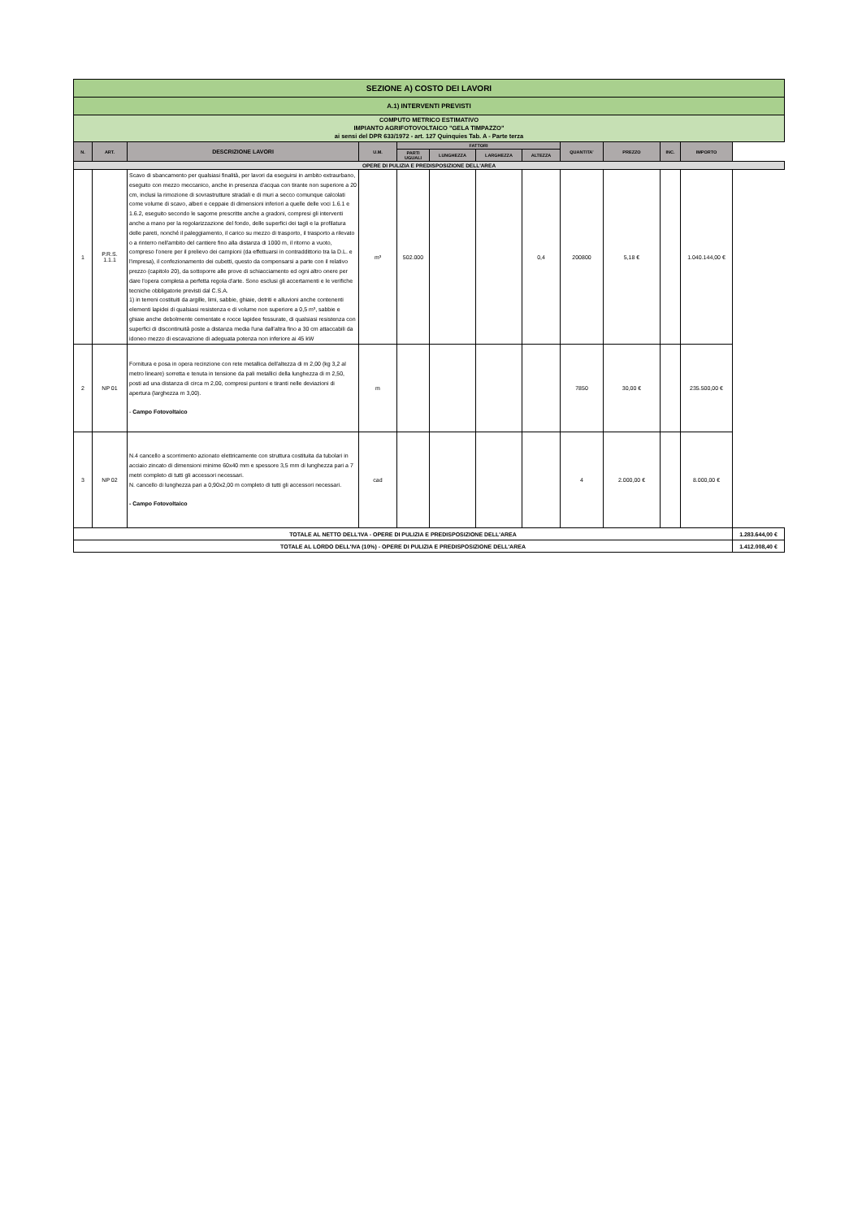| SEZIONE A) COSTO DEI LAVORI | | | | | | | | | | | | |
| A.1) INTERVENTI PREVISTI | | | | | | | | | | | | |
| COMPUTO METRICO ESTIMATIVO IMPIANTO AGRIFOTOVOLTAICO "GELA TIMPAZZO" ai sensi del DPR 633/1972 - art. 127 Quinquies Tab. A - Parte terza | | | | | | | | | | | | |
| N. | ART. | DESCRIZIONE LAVORI | U.M. | FATTORI | | | | QUANTITA' | PREZZO | INC. | IMPORTO | |
| | | | | PARTI UGUALI | LUNGHEZZA | LARGHEZZA | ALTEZZA | | | | | |
| OPERE DI PULIZIA E PREDISPOSIZIONE DELL'AREA | | | | | | | | | | | | |
| 1 | P.R.S. 1.1.1 | Scavo di sbancamento per qualsiasi finalità, per lavori da eseguirsi in ambito extraurbano, eseguito con mezzo meccanico, anche in presenza d'acqua con tirante non superiore a 20 cm, inclusi la rimozione di sovrastrutture stradali e di muri a secco comunque calcolati come volume di scavo, alberi e ceppaie di dimensioni inferiori a quelle delle voci 1.6.1 e 1.6.2, eseguito secondo le sagome prescritte anche a gradoni, compresi gli interventi anche a mano per la regolarizzazione del fondo, delle superfici dei tagli e la profilatura delle pareti, nonché il paleggiamento, il carico su mezzo di trasporto, il trasporto a rilevato o a rinterro nell'ambito del cantiere fino alla distanza di 1000 m, il ritorno a vuoto, compreso l'onere per il prelievo dei campioni (da effettuarsi in contraddittorio tra la D.L. e l'impresa), il confezionamento dei cubetti, questo da compensarsi a parte con il relativo prezzo (capitolo 20), da sottoporre alle prove di schiacciamento ed ogni altro onere per dare l'opera completa a perfetta regola d'arte. Sono esclusi gli accertamenti e le verifiche tecniche obbligatorie previsti dal C.S.A. 1) in terreni costituiti da argille, limi, sabbie, ghiaie, detriti e alluvioni anche contenenti elementi lapidei di qualsiasi resistenza e di volume non superiore a 0,5 m³, sabbie e ghiaie anche debolmente cementate e rocce lapidee fessurate, di qualsiasi resistenza con superfici di discontinuità poste a distanza media l'una dall'altra fino a 30 cm attaccabili da idoneo mezzo di escavazione di adeguata potenza non inferiore ai 45 kW | m³ | 502.000 | | | 0,4 | 200800 | 5,18 € | | 1.040.144,00 € | |
| 2 | NP 01 | Fornitura e posa in opera recinzione con rete metallica dell'altezza di m 2,00 (kg 3,2 al metro lineare) sorretta e tenuta in tensione da pali metallici della lunghezza di m 2,50, posti ad una distanza di circa m 2,00, compresi puntoni e tiranti nelle deviazioni di apertura (larghezza m 3,00). - Campo Fotovoltaico | m | | | | | 7850 | 30,00 € | | 235.500,00 € | |
| 3 | NP 02 | N.4 cancello a scorrimento azionato elettricamente con struttura costituita da tubolari in acciaio zincato di dimensioni minime 60x40 mm e spessore 3,5 mm di lunghezza pari a 7 metri completo di tutti gli accessori necessari. N. cancello di lunghezza pari a 0,90x2,00 m completo di tutti gli accessori necessari. - Campo Fotovoltaico | cad | | | | | 4 | 2.000,00 € | | 8.000,00 € | |
| TOTALE AL NETTO DELL'IVA - OPERE DI PULIZIA E PREDISPOSIZIONE DELL'AREA | | | | | | | | | | | | 1.283.644,00 € |
| TOTALE AL LORDO DELL'IVA (10%) - OPERE DI PULIZIA E PREDISPOSIZIONE DELL'AREA | | | | | | | | | | | | 1.412.008,40 € |